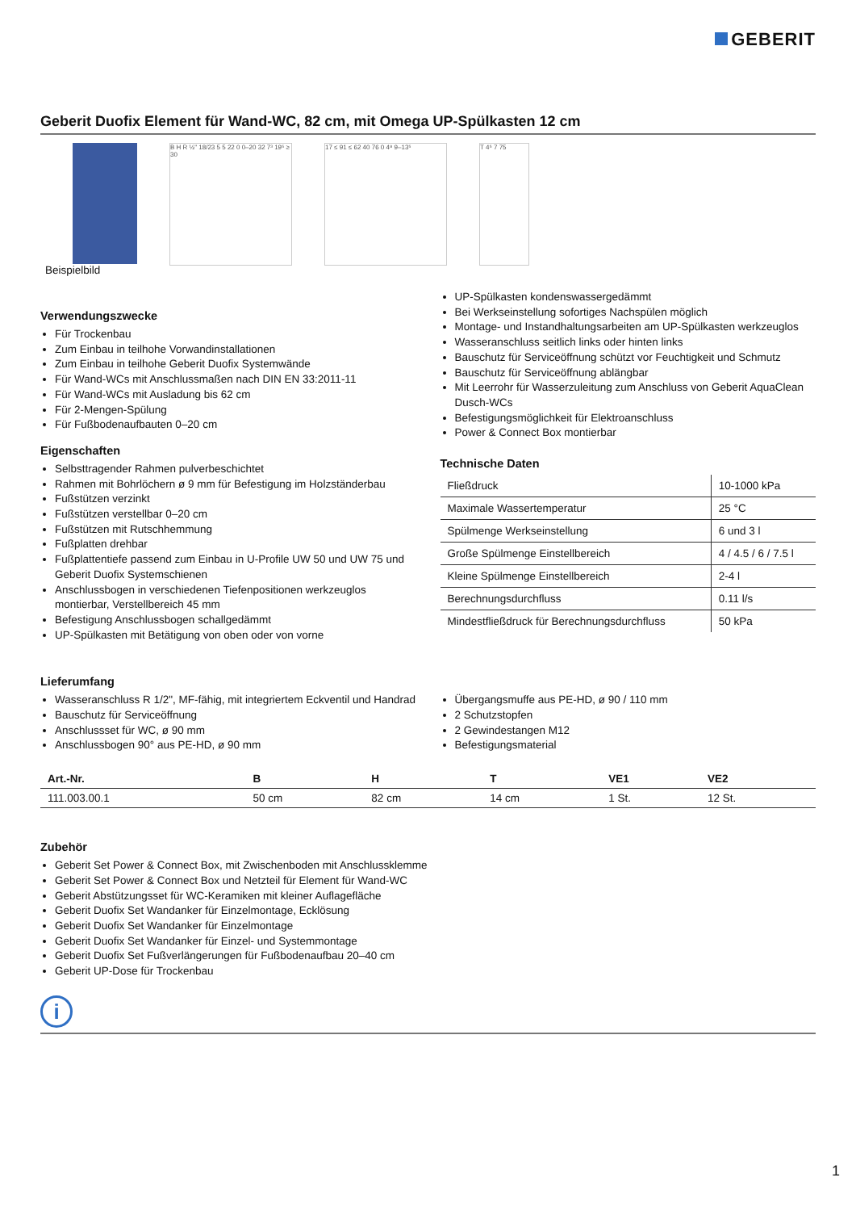GEBERIT
Geberit Duofix Element für Wand-WC, 82 cm, mit Omega UP-Spülkasten 12 cm
Beispielbild
B H R ½" 18/23 5 5 22 0 0–20 32 7³ 19⁵ ≥ 30
17 ≤ 91 ≤ 62 40 76 0 4⁸ 9–13⁵ T 4⁵ 7 75
Verwendungszwecke
Für Trockenbau
Zum Einbau in teilhohe Vorwandinstallationen
Zum Einbau in teilhohe Geberit Duofix Systemwände
Für Wand-WCs mit Anschlussmaßen nach DIN EN 33:2011-11
Für Wand-WCs mit Ausladung bis 62 cm
Für 2-Mengen-Spülung
Für Fußbodenaufbauten 0–20 cm
Eigenschaften
Selbsttragender Rahmen pulverbeschichtet
Rahmen mit Bohrlöchern ø 9 mm für Befestigung im Holzständerbau
Fußstützen verzinkt
Fußstützen verstellbar 0–20 cm
Fußstützen mit Rutschhemmung
Fußplatten drehbar
Fußplattentiefe passend zum Einbau in U-Profile UW 50 und UW 75 und Geberit Duofix Systemschienen
Anschlussbogen in verschiedenen Tiefenpositionen werkzeuglos montierbar, Verstellbereich 45 mm
Befestigung Anschlussbogen schallgedämmt
UP-Spülkasten mit Betätigung von oben oder von vorne
UP-Spülkasten kondenswassergedämmt
Bei Werkseinstellung sofortiges Nachspülen möglich
Montage- und Instandhaltungsarbeiten am UP-Spülkasten werkzeuglos
Wasseranschluss seitlich links oder hinten links
Bauschutz für Serviceöffnung schützt vor Feuchtigkeit und Schmutz
Bauschutz für Serviceöffnung ablängbar
Mit Leerrohr für Wasserzuleitung zum Anschluss von Geberit AquaClean Dusch-WCs
Befestigungsmöglichkeit für Elektroanschluss
Power & Connect Box montierbar
Technische Daten
| Fließdruck | 10-1000 kPa |
| Maximale Wassertemperatur | 25 °C |
| Spülmenge Werkseinstellung | 6 und 3 l |
| Große Spülmenge Einstellbereich | 4 / 4.5 / 6 / 7.5 l |
| Kleine Spülmenge Einstellbereich | 2-4 l |
| Berechnungsdurchfluss | 0.11 l/s |
| Mindestfließdruck für Berechnungsdurchfluss | 50 kPa |
Lieferumfang
Wasseranschluss R 1/2", MF-fähig, mit integriertem Eckventil und Handrad
Bauschutz für Serviceöffnung
Anschlussset für WC, ø 90 mm
Anschlussbogen 90° aus PE-HD, ø 90 mm
Übergangsmuffe aus PE-HD, ø 90 / 110 mm
2 Schutzstopfen
2 Gewindestangen M12
Befestigungsmaterial
| Art.-Nr. | B | H | T | VE1 | VE2 |
| --- | --- | --- | --- | --- | --- |
| 111.003.00.1 | 50 cm | 82 cm | 14 cm | 1 St. | 12 St. |
Zubehör
Geberit Set Power & Connect Box, mit Zwischenboden mit Anschlussklemme
Geberit Set Power & Connect Box und Netzteil für Element für Wand-WC
Geberit Abstützungsset für WC-Keramiken mit kleiner Auflagefläche
Geberit Duofix Set Wandanker für Einzelmontage, Ecklösung
Geberit Duofix Set Wandanker für Einzelmontage
Geberit Duofix Set Wandanker für Einzel- und Systemmontage
Geberit Duofix Set Fußverlängerungen für Fußbodenaufbau 20–40 cm
Geberit UP-Dose für Trockenbau
i
1